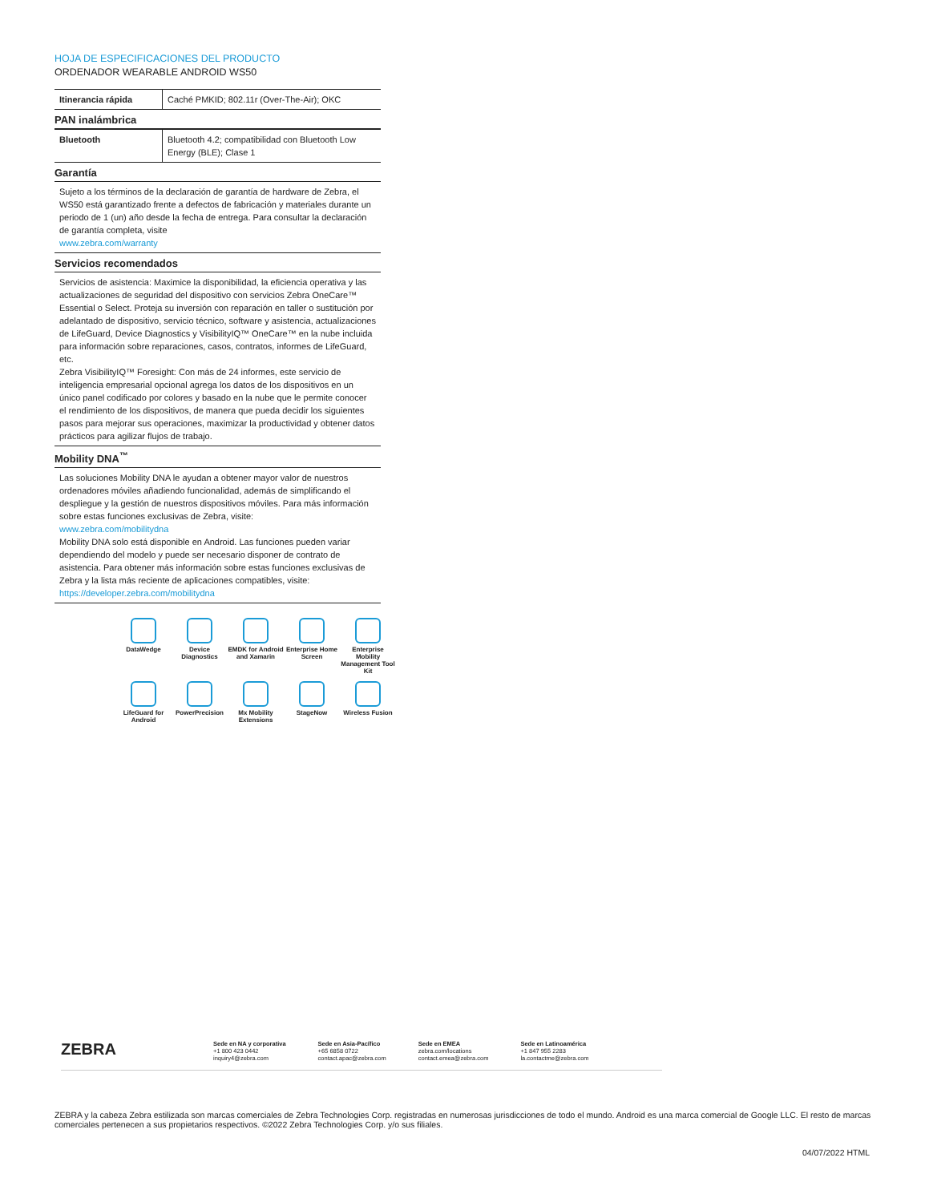HOJA DE ESPECIFICACIONES DEL PRODUCTO
ORDENADOR WEARABLE ANDROID WS50
| Itinerancia rápida | Caché PMKID; 802.11r (Over-The-Air); OKC |
PAN inalámbrica
| Bluetooth | Bluetooth 4.2; compatibilidad con Bluetooth Low Energy (BLE); Clase 1 |
Garantía
Sujeto a los términos de la declaración de garantía de hardware de Zebra, el WS50 está garantizado frente a defectos de fabricación y materiales durante un periodo de 1 (un) año desde la fecha de entrega. Para consultar la declaración de garantía completa, visite
www.zebra.com/warranty
Servicios recomendados
Servicios de asistencia: Maximice la disponibilidad, la eficiencia operativa y las actualizaciones de seguridad del dispositivo con servicios Zebra OneCare™ Essential o Select. Proteja su inversión con reparación en taller o sustitución por adelantado de dispositivo, servicio técnico, software y asistencia, actualizaciones de LifeGuard, Device Diagnostics y VisibilityIQ™ OneCare™ en la nube incluida para información sobre reparaciones, casos, contratos, informes de LifeGuard, etc.
Zebra VisibilityIQ™ Foresight: Con más de 24 informes, este servicio de inteligencia empresarial opcional agrega los datos de los dispositivos en un único panel codificado por colores y basado en la nube que le permite conocer el rendimiento de los dispositivos, de manera que pueda decidir los siguientes pasos para mejorar sus operaciones, maximizar la productividad y obtener datos prácticos para agilizar flujos de trabajo.
Mobility DNA<sup>™</sup>
Las soluciones Mobility DNA le ayudan a obtener mayor valor de nuestros ordenadores móviles añadiendo funcionalidad, además de simplificando el despliegue y la gestión de nuestros dispositivos móviles. Para más información sobre estas funciones exclusivas de Zebra, visite:
www.zebra.com/mobilitydna
Mobility DNA solo está disponible en Android. Las funciones pueden variar dependiendo del modelo y puede ser necesario disponer de contrato de asistencia. Para obtener más información sobre estas funciones exclusivas de Zebra y la lista más reciente de aplicaciones compatibles, visite:
https://developer.zebra.com/mobilitydna
DataWedge
Device Diagnostics
EMDK for Android and Xamarin
Enterprise Home Screen
Enterprise Mobility Management Tool Kit
LifeGuard for Android
PowerPrecision
Mx Mobility Extensions
StageNow
Wireless Fusion
ZEBRA
Sede en NA y corporativa
+1 800 423 0442
inquiry4@zebra.com
Sede en Asia-Pacífico
+65 6858 0722
contact.apac@zebra.com
Sede en EMEA
zebra.com/locations
contact.emea@zebra.com
Sede en Latinoamérica
+1 847 955 2283
la.contactme@zebra.com
ZEBRA y la cabeza Zebra estilizada son marcas comerciales de Zebra Technologies Corp. registradas en numerosas jurisdicciones de todo el mundo. Android es una marca comercial de Google LLC. El resto de marcas comerciales pertenecen a sus propietarios respectivos. ©2022 Zebra Technologies Corp. y/o sus filiales.
04/07/2022 HTML